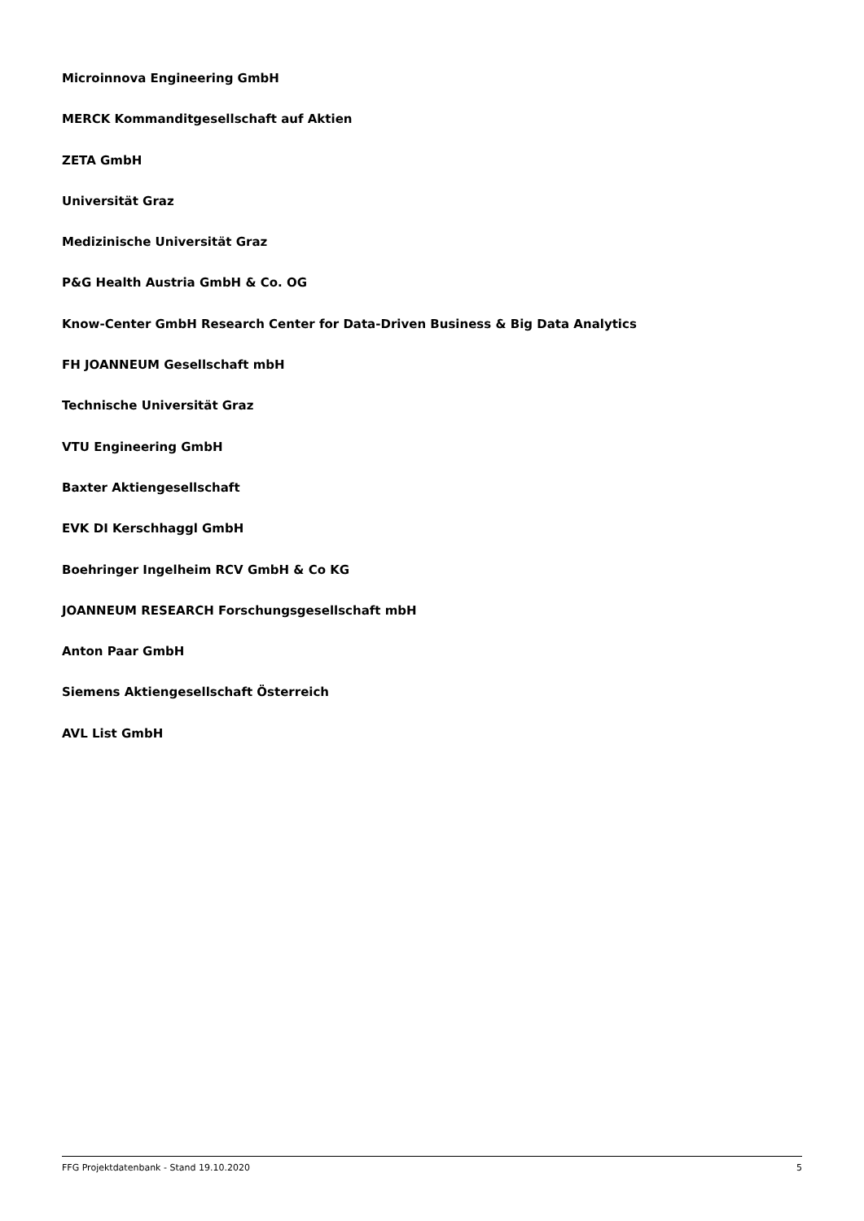Microinnova Engineering GmbH
MERCK Kommanditgesellschaft auf Aktien
ZETA GmbH
Universität Graz
Medizinische Universität Graz
P&G Health Austria GmbH & Co. OG
Know-Center GmbH Research Center for Data-Driven Business & Big Data Analytics
FH JOANNEUM Gesellschaft mbH
Technische Universität Graz
VTU Engineering GmbH
Baxter Aktiengesellschaft
EVK DI Kerschhaggl GmbH
Boehringer Ingelheim RCV GmbH & Co KG
JOANNEUM RESEARCH Forschungsgesellschaft mbH
Anton Paar GmbH
Siemens Aktiengesellschaft Österreich
AVL List GmbH
FFG Projektdatenbank - Stand 19.10.2020 5